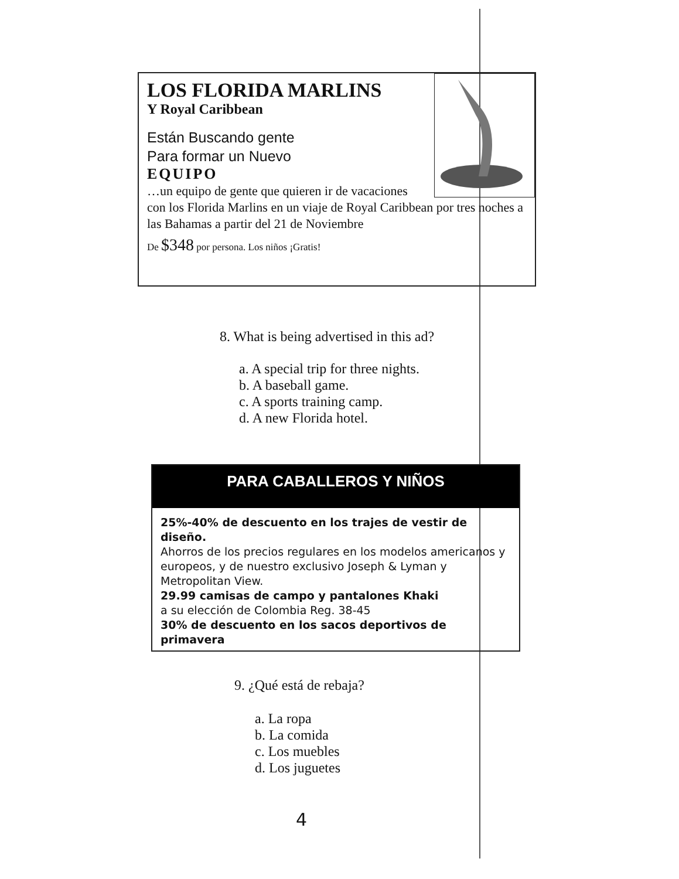LOS FLORIDA MARLINS
Y Royal Caribbean
Están Buscando gente
Para formar un Nuevo
EQUIPO
…un equipo de gente que quieren ir de vacaciones con los Florida Marlins en un viaje de Royal Caribbean por tres noches a las Bahamas a partir del 21 de Noviembre
De $348 por persona. Los niños ¡Gratis!
8. What is being advertised in this ad?
a. A special trip for three nights.
b. A baseball game.
c. A sports training camp.
d. A new Florida hotel.
PARA CABALLEROS Y NIÑOS
25%-40% de descuento en los trajes de vestir de diseño.
Ahorros de los precios regulares en los modelos americanos y europeos, y de nuestro exclusivo Joseph & Lyman y Metropolitan View.
29.99 camisas de campo y pantalones Khaki
a su elección de Colombia Reg. 38-45
30% de descuento en los sacos deportivos de primavera
9. ¿Qué está de rebaja?
a. La ropa
b. La comida
c. Los muebles
d. Los juguetes
4